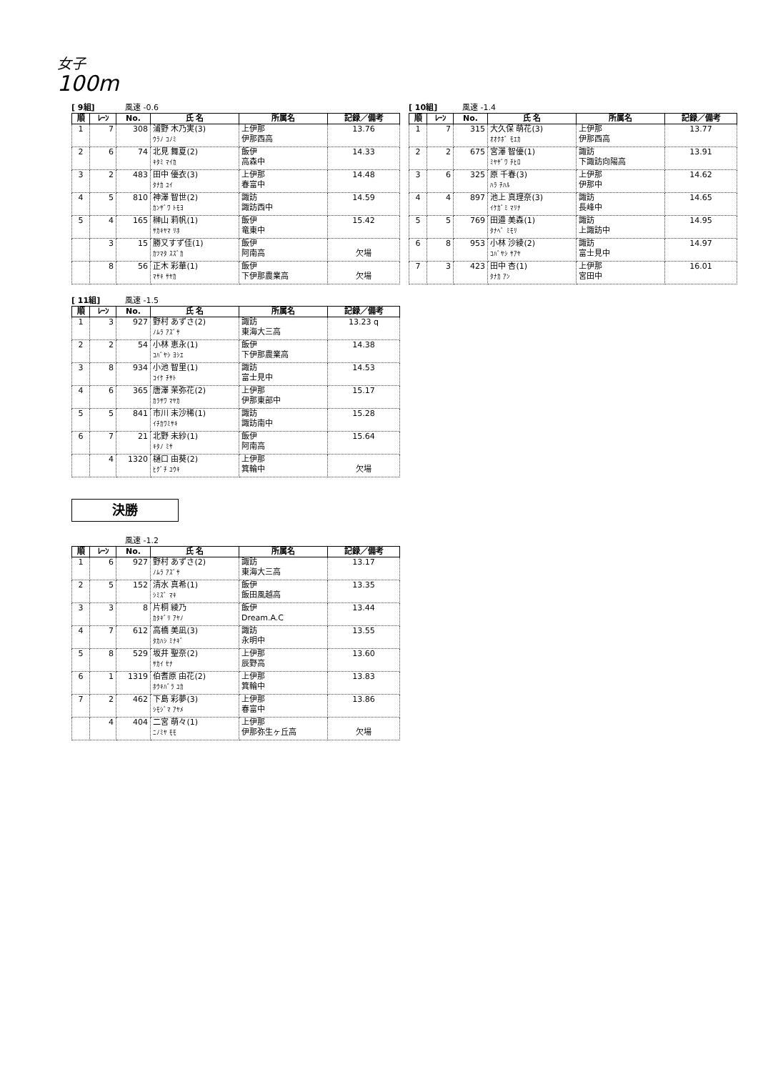女子
100m
[ 9組] 風速 -0.6
| 順 | ﾚｰﾝ | No. | 氏 名 | 所属名 | 記録／備考 |
| --- | --- | --- | --- | --- | --- |
| 1 | 7 | 308 | 浦野 木乃実(3) ｳﾗﾉ ｺﾉﾐ | 上伊那 伊那西高 | 13.76 |
| 2 | 6 | 74 | 北見 舞夏(2) ｷﾀﾐ ﾏｲｶ | 飯伊 高森中 | 14.33 |
| 3 | 2 | 483 | 田中 優衣(3) ﾀﾅｶ ﾕｲ | 上伊那 春富中 | 14.48 |
| 4 | 5 | 810 | 神澤 智世(2) ｶﾝｻﾞﾜ ﾄﾓﾖ | 諏訪 諏訪西中 | 14.59 |
| 5 | 4 | 165 | 榊山 莉帆(1) ｻｶｷﾔﾏ ﾘﾎ | 飯伊 竜東中 | 15.42 |
| | 3 | 15 | 勝又すず佳(1) ｶﾂﾏﾀ ｽｽﾞｶ | 飯伊 阿南高 | 欠場 |
| | 8 | 56 | 正木 彩華(1) ﾏｻｷ ｻﾔｶ | 飯伊 下伊那農業高 | 欠場 |
[ 10組] 風速 -1.4
| 順 | ﾚｰﾝ | No. | 氏 名 | 所属名 | 記録／備考 |
| --- | --- | --- | --- | --- | --- |
| 1 | 7 | 315 | 大久保 萌花(3) ｵｵｸﾎﾞ ﾓｴｶ | 上伊那 伊那西高 | 13.77 |
| 2 | 2 | 675 | 宮澤 智優(1) ﾐﾔｻﾞﾜ ﾁﾋﾛ | 諏訪 下諏訪向陽高 | 13.91 |
| 3 | 6 | 325 | 原 千春(3) ﾊﾗ ﾁﾊﾙ | 上伊那 伊那中 | 14.62 |
| 4 | 4 | 897 | 池上 真理奈(3) ｲｹｶﾞﾐ ﾏﾘﾅ | 諏訪 長峰中 | 14.65 |
| 5 | 5 | 769 | 田邉 美森(1) ﾀﾅﾍﾞ ﾐﾓﾘ | 諏訪 上諏訪中 | 14.95 |
| 6 | 8 | 953 | 小林 沙綾(2) ｺﾊﾞﾔｼ ｻｱﾔ | 諏訪 富士見中 | 14.97 |
| 7 | 3 | 423 | 田中 杏(1) ﾀﾅｶ ｱﾝ | 上伊那 宮田中 | 16.01 |
[ 11組] 風速 -1.5
| 順 | ﾚｰﾝ | No. | 氏 名 | 所属名 | 記録／備考 |
| --- | --- | --- | --- | --- | --- |
| 1 | 3 | 927 | 野村 あずさ(2) ﾉﾑﾗ ｱｽﾞｻ | 諏訪 東海大三高 | 13.23 q |
| 2 | 2 | 54 | 小林 恵永(1) ｺﾊﾞﾔｼ ﾖｼｴ | 飯伊 下伊那農業高 | 14.38 |
| 3 | 8 | 934 | 小池 智里(1) ｺｲｹ ﾁｻﾄ | 諏訪 富士見中 | 14.53 |
| 4 | 6 | 365 | 唐澤 茉弥花(2) ｶﾗｻﾜ ﾏﾔｶ | 上伊那 伊那東部中 | 15.17 |
| 5 | 5 | 841 | 市川 未沙稀(1) ｲﾁｶﾜﾐｻｷ | 諏訪 諏訪南中 | 15.28 |
| 6 | 7 | 21 | 北野 未紗(1) ｷﾀﾉ ﾐｻ | 飯伊 阿南高 | 15.64 |
| | 4 | 1320 | 樋口 由葵(2) ﾋｸﾞﾁ ﾕｳｷ | 上伊那 箕輪中 | 欠場 |
決勝
風速 -1.2
| 順 | ﾚｰﾝ | No. | 氏 名 | 所属名 | 記録／備考 |
| --- | --- | --- | --- | --- | --- |
| 1 | 6 | 927 | 野村 あずさ(2) ﾉﾑﾗ ｱｽﾞｻ | 諏訪 東海大三高 | 13.17 |
| 2 | 5 | 152 | 清水 真希(1) ｼﾐｽﾞ ﾏｷ | 飯伊 飯田風越高 | 13.35 |
| 3 | 3 | 8 | 片桐 綾乃 ｶﾀｷﾞﾘ ｱﾔﾉ | 飯伊 Dream.A.C | 13.44 |
| 4 | 7 | 612 | 高橋 美凪(3) ﾀｶﾊｼ ﾐﾅｷﾞ | 諏訪 永明中 | 13.55 |
| 5 | 8 | 529 | 坂井 聖奈(2) ｻｶｲ ｾﾅ | 上伊那 辰野高 | 13.60 |
| 6 | 1 | 1319 | 伯耆原 由花(2) ﾎｳｷﾊﾞﾗ ﾕｶ | 上伊那 箕輪中 | 13.83 |
| 7 | 2 | 462 | 下島 彩夢(3) ｼﾓｼﾞﾏ ｱﾔﾒ | 上伊那 春富中 | 13.86 |
| | 4 | 404 | 二宮 萌々(1) ﾆﾉﾐﾔ ﾓﾓ | 上伊那 伊那弥生ヶ丘高 | 欠場 |